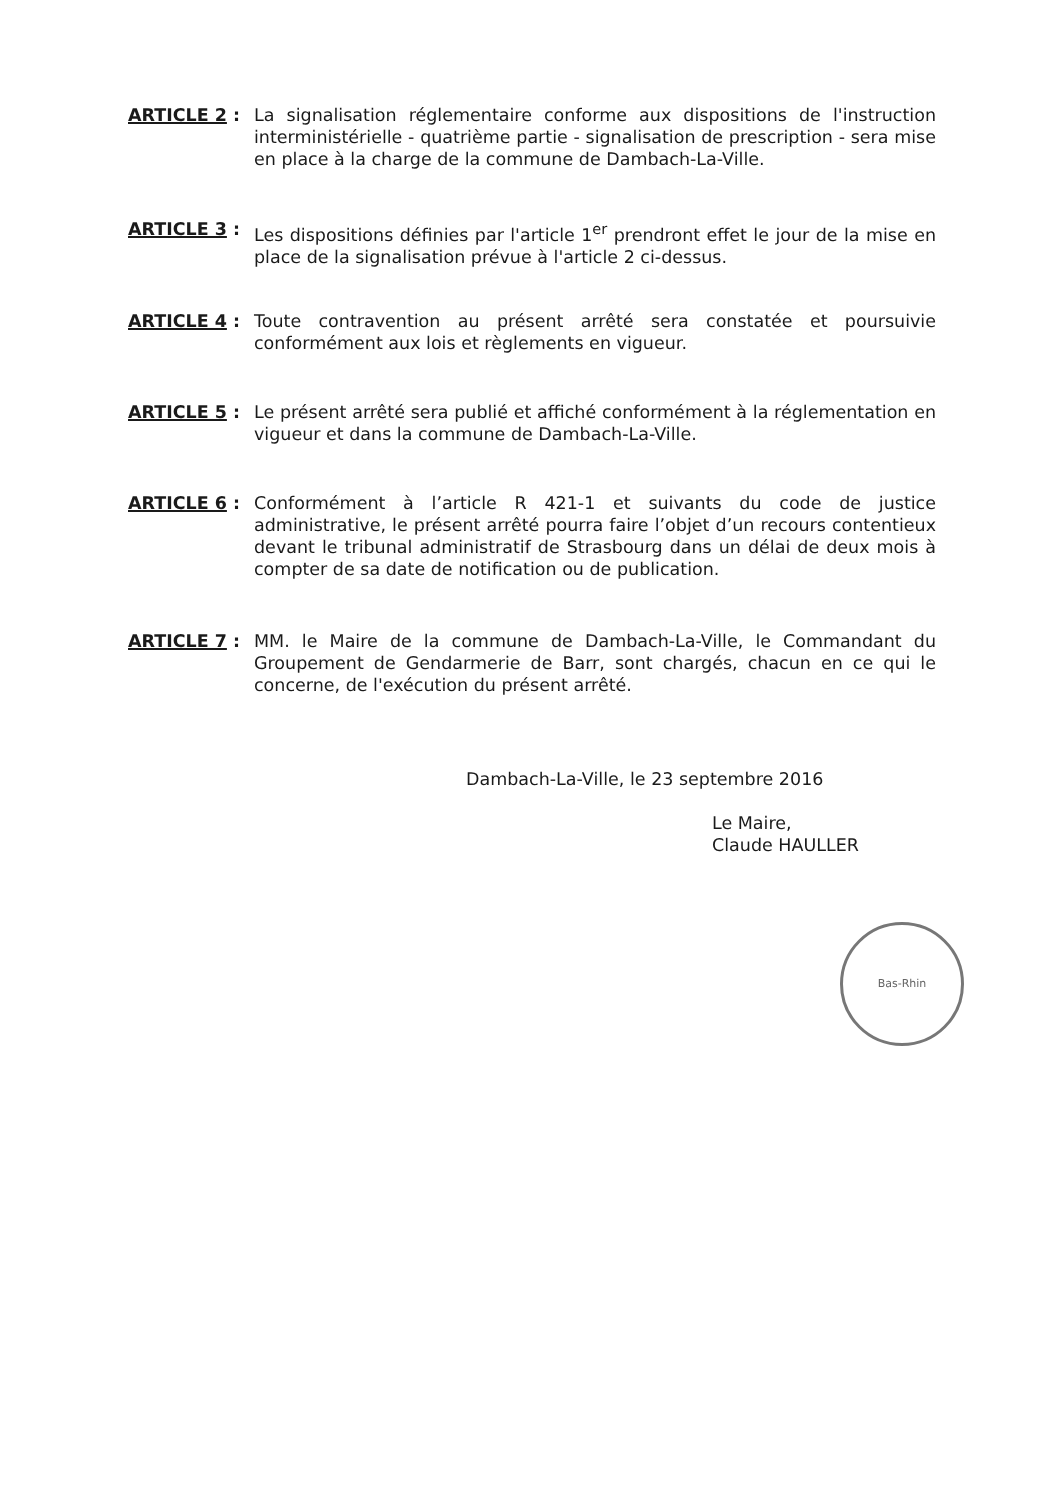ARTICLE 2 : La signalisation réglementaire conforme aux dispositions de l'instruction interministérielle - quatrième partie - signalisation de prescription - sera mise en place à la charge de la commune de Dambach-La-Ville.
ARTICLE 3 : Les dispositions définies par l'article 1<sup>er</sup> prendront effet le jour de la mise en place de la signalisation prévue à l'article 2 ci-dessus.
ARTICLE 4 : Toute contravention au présent arrêté sera constatée et poursuivie conformément aux lois et règlements en vigueur.
ARTICLE 5 : Le présent arrêté sera publié et affiché conformément à la réglementation en vigueur et dans la commune de Dambach-La-Ville.
ARTICLE 6 : Conformément à l’article R 421-1 et suivants du code de justice administrative, le présent arrêté pourra faire l’objet d’un recours contentieux devant le tribunal administratif de Strasbourg dans un délai de deux mois à compter de sa date de notification ou de publication.
ARTICLE 7 : MM. le Maire de la commune de Dambach-La-Ville, le Commandant du Groupement de Gendarmerie de Barr, sont chargés, chacun en ce qui le concerne, de l'exécution du présent arrêté.
Dambach-La-Ville, le 23 septembre 2016
Le Maire,
Claude HAULLER
Bas-Rhin